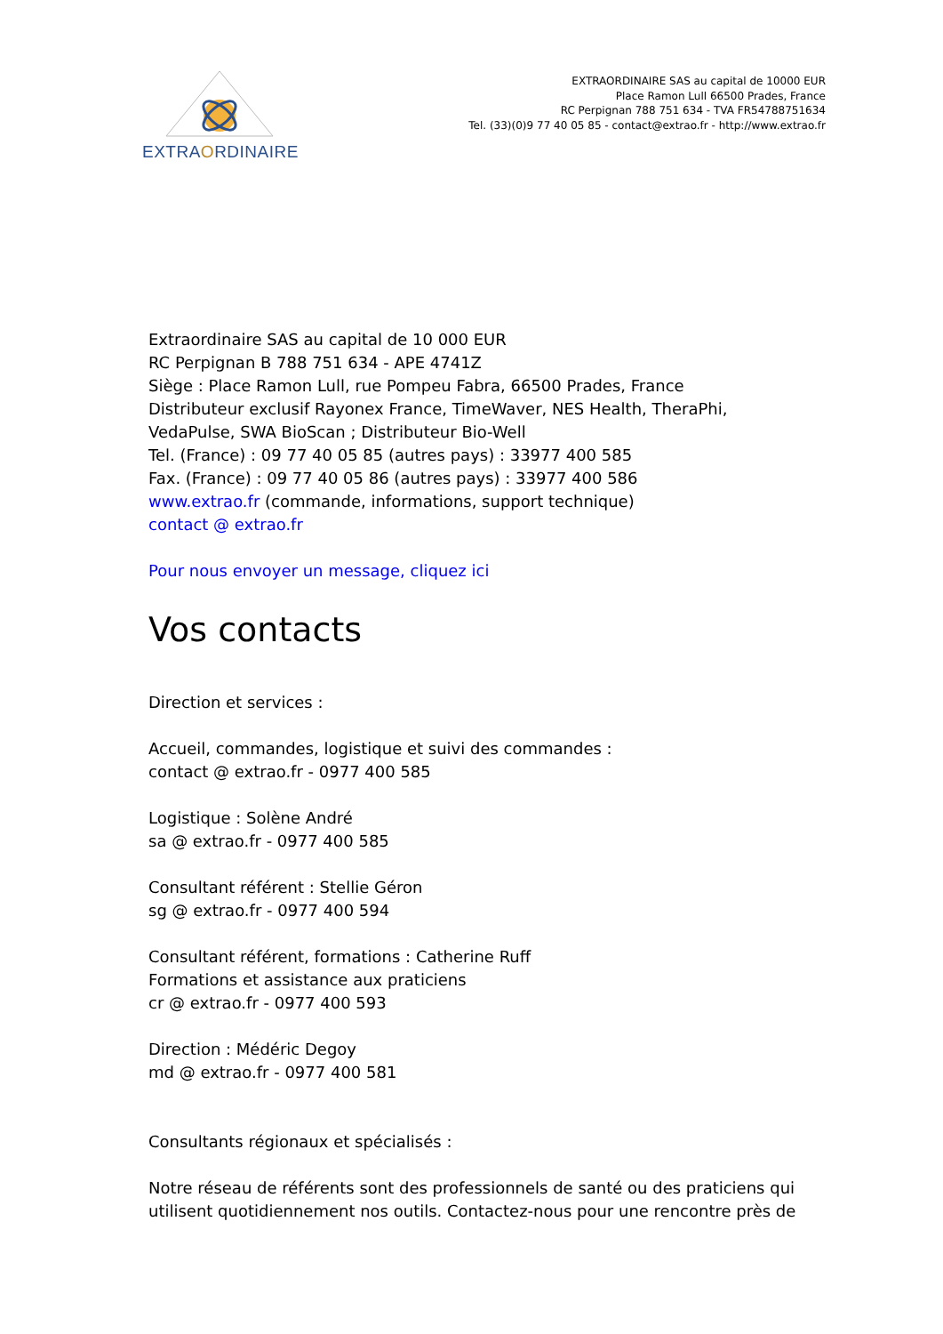EXTRAORDINAIRE
EXTRAORDINAIRE SAS au capital de 10000 EUR
Place Ramon Lull 66500 Prades, France
RC Perpignan 788 751 634 - TVA FR54788751634
Tel. (33)(0)9 77 40 05 85 - contact@extrao.fr - http://www.extrao.fr
Extraordinaire SAS au capital de 10 000 EUR
RC Perpignan B 788 751 634 - APE 4741Z
Siège : Place Ramon Lull, rue Pompeu Fabra, 66500 Prades, France
Distributeur exclusif Rayonex France, TimeWaver, NES Health, TheraPhi, VedaPulse, SWA BioScan ; Distributeur Bio-Well
Tel. (France) : 09 77 40 05 85 (autres pays) : 33977 400 585
Fax. (France) : 09 77 40 05 86 (autres pays) : 33977 400 586
www.extrao.fr (commande, informations, support technique)
contact @ extrao.fr
Pour nous envoyer un message, cliquez ici
Vos contacts
Direction et services :
Accueil, commandes, logistique et suivi des commandes :
contact @ extrao.fr - 0977 400 585
Logistique : Solène André
sa @ extrao.fr - 0977 400 585
Consultant référent : Stellie Géron
sg @ extrao.fr - 0977 400 594
Consultant référent, formations : Catherine Ruff
Formations et assistance aux praticiens
cr @ extrao.fr - 0977 400 593
Direction : Médéric Degoy
md @ extrao.fr - 0977 400 581
Consultants régionaux et spécialisés :
Notre réseau de référents sont des professionnels de santé ou des praticiens qui utilisent quotidiennement nos outils. Contactez-nous pour une rencontre près de